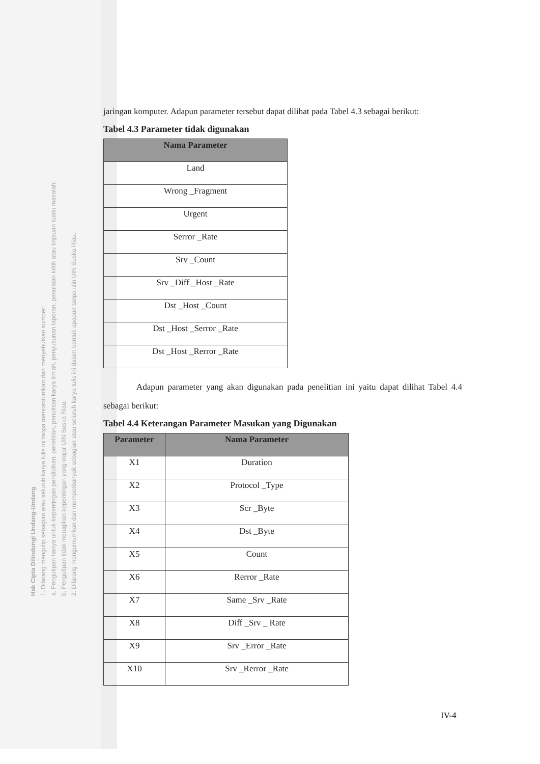Hak Cipta Dilindungi Undang-Undang
1. Dilarang mengutip sebagian atau seluruh karya tulis ini tanpa mencantumkan dan menyebutkan sumber:
a. Pengutipan hanya untuk kepentingan pendidikan, penelitian, penulisan karya ilmiah, penyusunan laporan, penulisan kritik atau tinjauan suatu masalah.
b. Pengutipan tidak merugikan kepentingan yang wajar UIN Suska Riau.
2. Dilarang mengumumkan dan memperbanyak sebagian atau seluruh karya tulis ini dalam bentuk apapun tanpa izin UIN Suska Riau.
jaringan komputer. Adapun parameter tersebut dapat dilihat pada Tabel 4.3 sebagai berikut:
Tabel 4.3 Parameter tidak digunakan
| Nama Parameter |
| --- |
| Land |
| Wrong _Fragment |
| Urgent |
| Serror _Rate |
| Srv _Count |
| Srv _Diff _Host _Rate |
| Dst _Host _Count |
| Dst _Host _Serror _Rate |
| Dst _Host _Rerror _Rate |
Adapun parameter yang akan digunakan pada penelitian ini yaitu dapat dilihat Tabel 4.4 sebagai berikut:
Tabel 4.4 Keterangan Parameter Masukan yang Digunakan
| Parameter | Nama Parameter |
| --- | --- |
| X1 | Duration |
| X2 | Protocol _Type |
| X3 | Scr _Byte |
| X4 | Dst _Byte |
| X5 | Count |
| X6 | Rerror _Rate |
| X7 | Same _Srv _Rate |
| X8 | Diff _Srv _ Rate |
| X9 | Srv _Error _Rate |
| X10 | Srv _Rerror _Rate |
IV-4